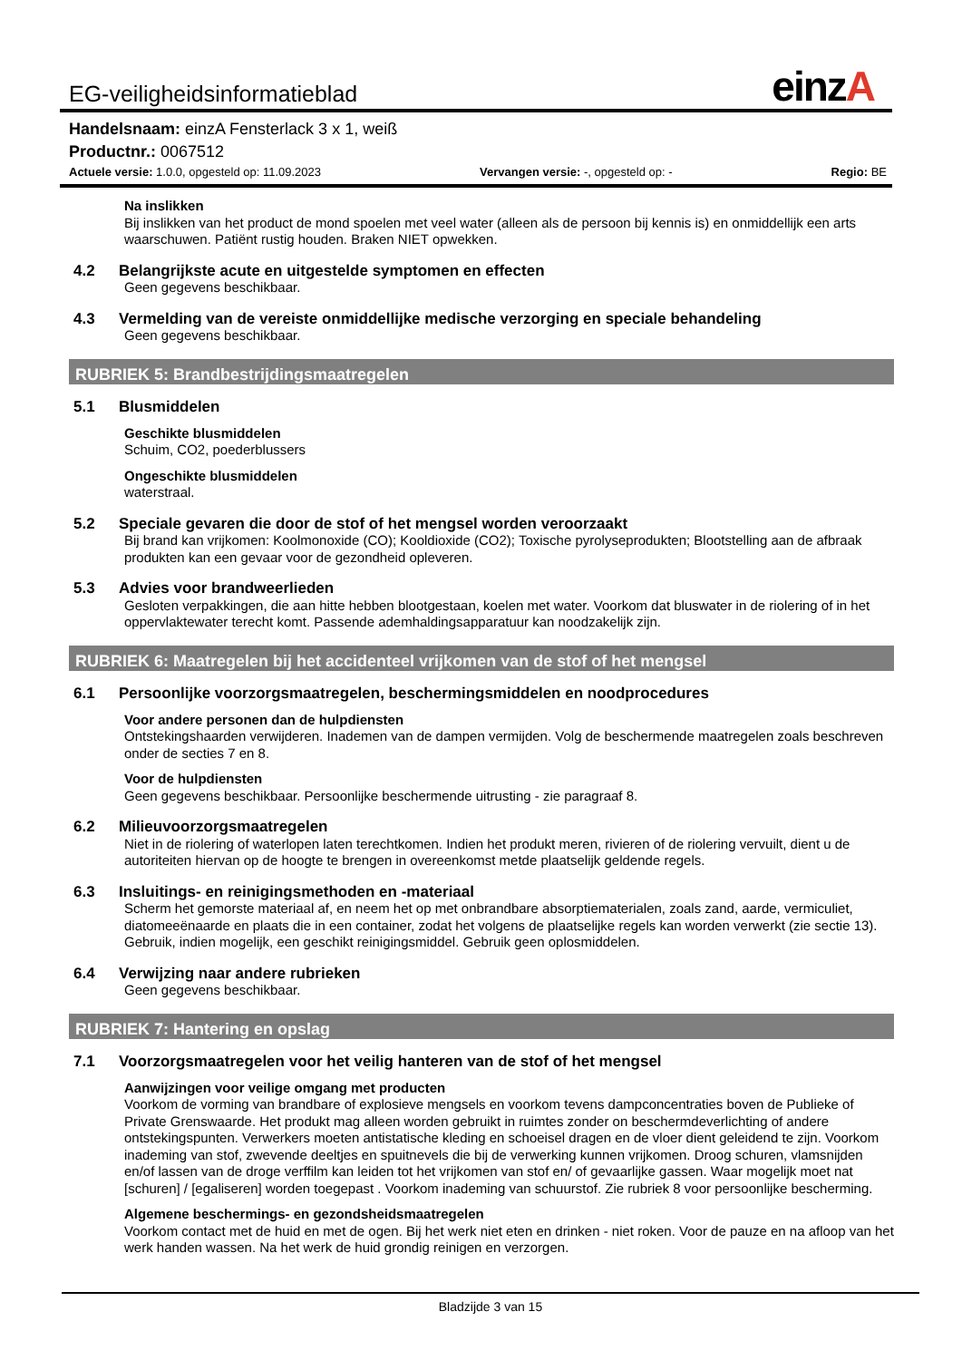EG-veiligheidsinformatieblad einzA
Handelsnaam: einzA Fensterlack 3 x 1, weiß
Productnr.: 0067512
Actuele versie: 1.0.0, opgesteld op: 11.09.2023 Vervangen versie: -, opgesteld op: - Regio: BE
Na inslikken
Bij inslikken van het product de mond spoelen met veel water (alleen als de persoon bij kennis is) en onmiddellijk een arts waarschuwen. Patiënt rustig houden. Braken NIET opwekken.
4.2 Belangrijkste acute en uitgestelde symptomen en effecten
Geen gegevens beschikbaar.
4.3 Vermelding van de vereiste onmiddellijke medische verzorging en speciale behandeling
Geen gegevens beschikbaar.
RUBRIEK 5: Brandbestrijdingsmaatregelen
5.1 Blusmiddelen
Geschikte blusmiddelen
Schuim, CO2, poederblussers
Ongeschikte blusmiddelen
waterstraal.
5.2 Speciale gevaren die door de stof of het mengsel worden veroorzaakt
Bij brand kan vrijkomen: Koolmonoxide (CO); Kooldioxide (CO2); Toxische pyrolyseprodukten; Blootstelling aan de afbraak produkten kan een gevaar voor de gezondheid opleveren.
5.3 Advies voor brandweerlieden
Gesloten verpakkingen, die aan hitte hebben blootgestaan, koelen met water. Voorkom dat bluswater in de riolering of in het oppervlaktewater terecht komt. Passende ademhaldingsapparatuur kan noodzakelijk zijn.
RUBRIEK 6: Maatregelen bij het accidenteel vrijkomen van de stof of het mengsel
6.1 Persoonlijke voorzorgsmaatregelen, beschermingsmiddelen en noodprocedures
Voor andere personen dan de hulpdiensten
Ontstekingshaarden verwijderen. Inademen van de dampen vermijden. Volg de beschermende maatregelen zoals beschreven onder de secties 7 en 8.
Voor de hulpdiensten
Geen gegevens beschikbaar. Persoonlijke beschermende uitrusting - zie paragraaf 8.
6.2 Milieuvoorzorgsmaatregelen
Niet in de riolering of waterlopen laten terechtkomen. Indien het produkt meren, rivieren of de riolering vervuilt, dient u de autoriteiten hiervan op de hoogte te brengen in overeenkomst metde plaatselijk geldende regels.
6.3 Insluitings- en reinigingsmethoden en -materiaal
Scherm het gemorste materiaal af, en neem het op met onbrandbare absorptiematerialen, zoals zand, aarde, vermiculiet, diatomeeënaarde en plaats die in een container, zodat het volgens de plaatselijke regels kan worden verwerkt (zie sectie 13). Gebruik, indien mogelijk, een geschikt reinigingsmiddel. Gebruik geen oplosmiddelen.
6.4 Verwijzing naar andere rubrieken
Geen gegevens beschikbaar.
RUBRIEK 7: Hantering en opslag
7.1 Voorzorgsmaatregelen voor het veilig hanteren van de stof of het mengsel
Aanwijzingen voor veilige omgang met producten
Voorkom de vorming van brandbare of explosieve mengsels en voorkom tevens dampconcentraties boven de Publieke of Private Grenswaarde. Het produkt mag alleen worden gebruikt in ruimtes zonder on beschermdeverlichting of andere ontstekingspunten. Verwerkers moeten antistatische kleding en schoeisel dragen en de vloer dient geleidend te zijn. Voorkom inademing van stof, zwevende deeltjes en spuitnevels die bij de verwerking kunnen vrijkomen. Droog schuren, vlamsnijden en/of lassen van de droge verffilm kan leiden tot het vrijkomen van stof en/ of gevaarlijke gassen. Waar mogelijk moet nat [schuren] / [egaliseren] worden toegepast . Voorkom inademing van schuurstof. Zie rubriek 8 voor persoonlijke bescherming.
Algemene beschermings- en gezondsheidsmaatregelen
Voorkom contact met de huid en met de ogen. Bij het werk niet eten en drinken - niet roken. Voor de pauze en na afloop van het werk handen wassen. Na het werk de huid grondig reinigen en verzorgen.
Bladzijde 3 van 15